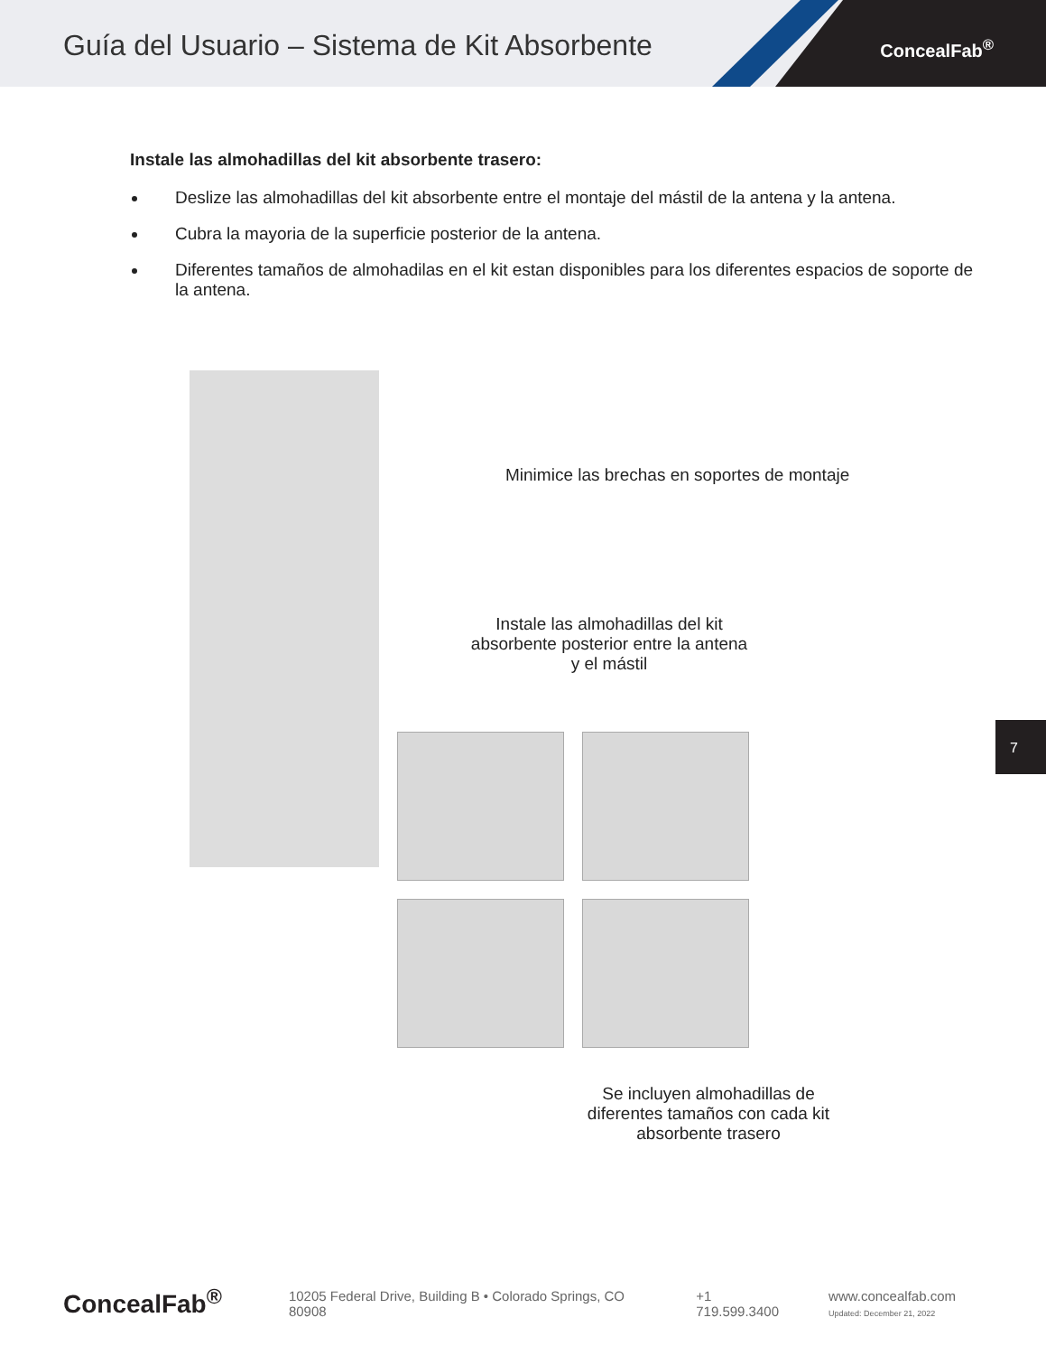Guía del Usuario – Sistema de Kit Absorbente
ConcealFab<sup>®</sup>
Instale las almohadillas del kit absorbente trasero:
Deslize las almohadillas del kit absorbente entre el montaje del mástil de la antena y la antena.
Cubra la mayoria de la superficie posterior de la antena.
Diferentes tamaños de almohadilas en el kit estan disponibles para los diferentes espacios de soporte de la antena.
Minimice las brechas en soportes de montaje
Instale las almohadillas del kit absorbente posterior entre la antena y el mástil
Se incluyen almohadillas de diferentes tamaños con cada kit absorbente trasero
7
ConcealFab<sup>®</sup> 10205 Federal Drive, Building B • Colorado Springs, CO 80908 +1 719.599.3400 www.concealfab.com
Updated: December 21, 2022